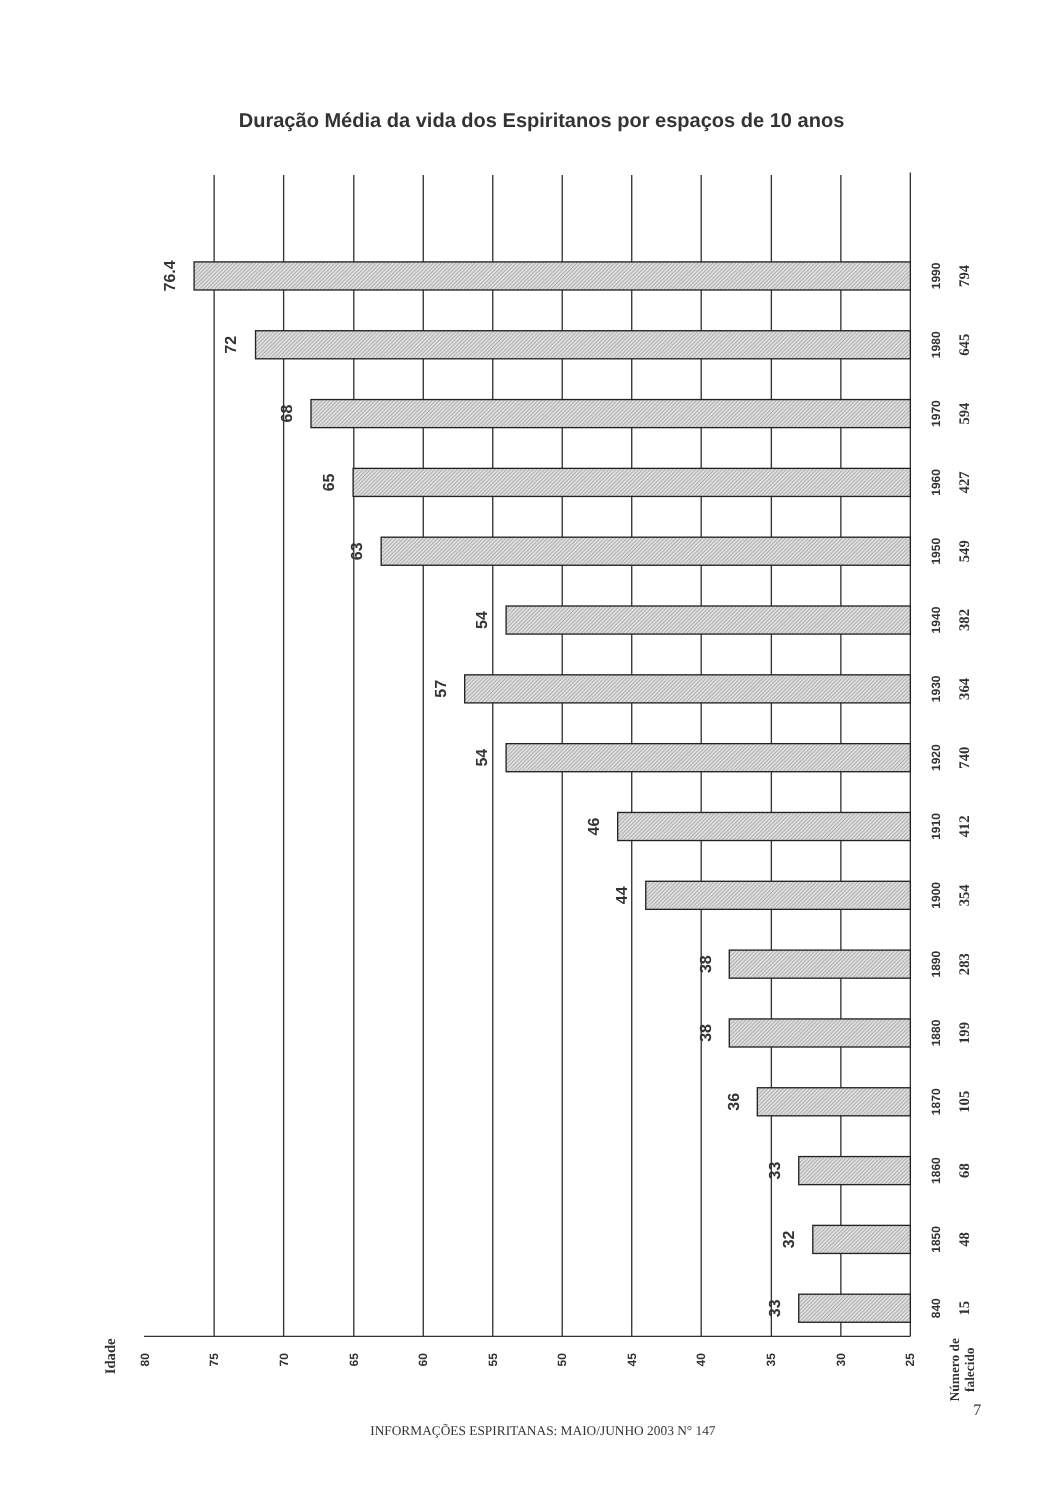Duração Média da vida dos Espiritanos por espaços de 10 anos
76.4
72
68
65
63
54
57
54
46
44
38
38
36
33
32
33
1990
1980
1970
1960
1950
1940
1930
1920
1910
1900
1890
1880
1870
1860
1850
840
794
645
594
427
549
382
364
740
412
354
283
199
105
68
48
15
80
75
70
65
60
55
50
45
40
35
30
25
Idade
Número de
falecido
INFORMAÇÕES ESPIRITANAS: MAIO/JUNHO 2003 N° 147
7